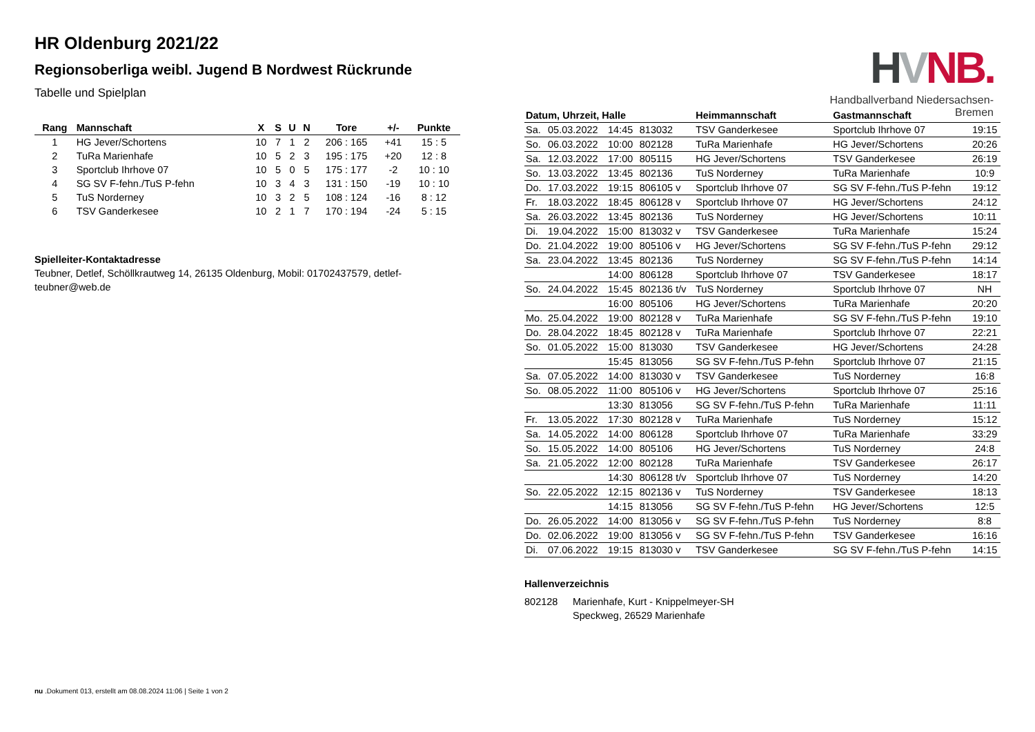HVNB.
Handballverband Niedersachsen-Bremen
HR Oldenburg 2021/22
Regionsoberliga weibl. Jugend B Nordwest Rückrunde
Tabelle und Spielplan
| Rang | Mannschaft | X | S | U | N | Tore | +/- | Punkte |
| --- | --- | --- | --- | --- | --- | --- | --- | --- |
| 1 | HG Jever/Schortens | 10 | 7 | 1 | 2 | 206 : 165 | +41 | 15 : 5 |
| 2 | TuRa Marienhafe | 10 | 5 | 2 | 3 | 195 : 175 | +20 | 12 : 8 |
| 3 | Sportclub Ihrhove 07 | 10 | 5 | 0 | 5 | 175 : 177 | -2 | 10 : 10 |
| 4 | SG SV F-fehn./TuS P-fehn | 10 | 3 | 4 | 3 | 131 : 150 | -19 | 10 : 10 |
| 5 | TuS Norderney | 10 | 3 | 2 | 5 | 108 : 124 | -16 | 8 : 12 |
| 6 | TSV Ganderkesee | 10 | 2 | 1 | 7 | 170 : 194 | -24 | 5 : 15 |
Spielleiter-Kontaktadresse
Teubner, Detlef, Schöllkrautweg 14, 26135 Oldenburg, Mobil: 01702437579, detlef-teubner@web.de
| Datum, Uhrzeit, Halle | | | | Heimmannschaft | Gastmannschaft | |
| --- | --- | --- | --- | --- | --- | --- |
| Sa. | 05.03.2022 | 14:45 | 813032 | TSV Ganderkesee | Sportclub Ihrhove 07 | 19:15 |
| So. | 06.03.2022 | 10:00 | 802128 | TuRa Marienhafe | HG Jever/Schortens | 20:26 |
| Sa. | 12.03.2022 | 17:00 | 805115 | HG Jever/Schortens | TSV Ganderkesee | 26:19 |
| So. | 13.03.2022 | 13:45 | 802136 | TuS Norderney | TuRa Marienhafe | 10:9 |
| Do. | 17.03.2022 | 19:15 | 806105 v | Sportclub Ihrhove 07 | SG SV F-fehn./TuS P-fehn | 19:12 |
| Fr. | 18.03.2022 | 18:45 | 806128 v | Sportclub Ihrhove 07 | HG Jever/Schortens | 24:12 |
| Sa. | 26.03.2022 | 13:45 | 802136 | TuS Norderney | HG Jever/Schortens | 10:11 |
| Di. | 19.04.2022 | 15:00 | 813032 v | TSV Ganderkesee | TuRa Marienhafe | 15:24 |
| Do. | 21.04.2022 | 19:00 | 805106 v | HG Jever/Schortens | SG SV F-fehn./TuS P-fehn | 29:12 |
| Sa. | 23.04.2022 | 13:45 | 802136 | TuS Norderney | SG SV F-fehn./TuS P-fehn | 14:14 |
| | | 14:00 | 806128 | Sportclub Ihrhove 07 | TSV Ganderkesee | 18:17 |
| So. | 24.04.2022 | 15:45 | 802136 t/v | TuS Norderney | Sportclub Ihrhove 07 | NH |
| | | 16:00 | 805106 | HG Jever/Schortens | TuRa Marienhafe | 20:20 |
| Mo. | 25.04.2022 | 19:00 | 802128 v | TuRa Marienhafe | SG SV F-fehn./TuS P-fehn | 19:10 |
| Do. | 28.04.2022 | 18:45 | 802128 v | TuRa Marienhafe | Sportclub Ihrhove 07 | 22:21 |
| So. | 01.05.2022 | 15:00 | 813030 | TSV Ganderkesee | HG Jever/Schortens | 24:28 |
| | | 15:45 | 813056 | SG SV F-fehn./TuS P-fehn | Sportclub Ihrhove 07 | 21:15 |
| Sa. | 07.05.2022 | 14:00 | 813030 v | TSV Ganderkesee | TuS Norderney | 16:8 |
| So. | 08.05.2022 | 11:00 | 805106 v | HG Jever/Schortens | Sportclub Ihrhove 07 | 25:16 |
| | | 13:30 | 813056 | SG SV F-fehn./TuS P-fehn | TuRa Marienhafe | 11:11 |
| Fr. | 13.05.2022 | 17:30 | 802128 v | TuRa Marienhafe | TuS Norderney | 15:12 |
| Sa. | 14.05.2022 | 14:00 | 806128 | Sportclub Ihrhove 07 | TuRa Marienhafe | 33:29 |
| So. | 15.05.2022 | 14:00 | 805106 | HG Jever/Schortens | TuS Norderney | 24:8 |
| Sa. | 21.05.2022 | 12:00 | 802128 | TuRa Marienhafe | TSV Ganderkesee | 26:17 |
| | | 14:30 | 806128 t/v | Sportclub Ihrhove 07 | TuS Norderney | 14:20 |
| So. | 22.05.2022 | 12:15 | 802136 v | TuS Norderney | TSV Ganderkesee | 18:13 |
| | | 14:15 | 813056 | SG SV F-fehn./TuS P-fehn | HG Jever/Schortens | 12:5 |
| Do. | 26.05.2022 | 14:00 | 813056 v | SG SV F-fehn./TuS P-fehn | TuS Norderney | 8:8 |
| Do. | 02.06.2022 | 19:00 | 813056 v | SG SV F-fehn./TuS P-fehn | TSV Ganderkesee | 16:16 |
| Di. | 07.06.2022 | 19:15 | 813030 v | TSV Ganderkesee | SG SV F-fehn./TuS P-fehn | 14:15 |
Hallenverzeichnis
802128 Marienhafe, Kurt - Knippelmeyer-SH
Speckweg, 26529 Marienhafe
nu .Dokument 013, erstellt am 08.08.2024 11:06 | Seite 1 von 2